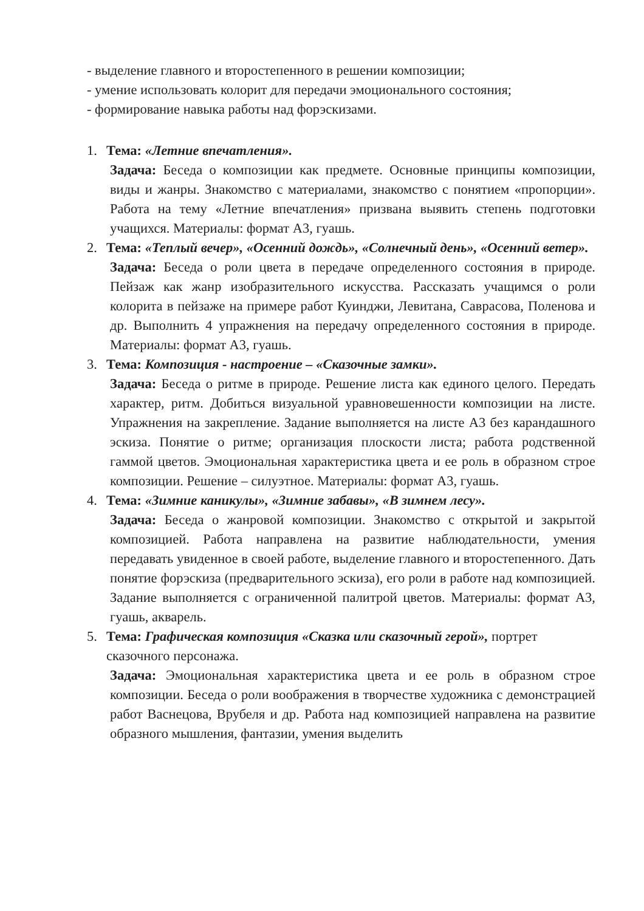- выделение главного и второстепенного в решении композиции;
- умение использовать колорит для передачи эмоционального состояния;
- формирование навыка работы над форэскизами.
1. Тема: «Летние впечатления».
Задача: Беседа о композиции как предмете. Основные принципы композиции, виды и жанры. Знакомство с материалами, знакомство с понятием «пропорции». Работа на тему «Летние впечатления» призвана выявить степень подготовки учащихся. Материалы: формат А3, гуашь.
2. Тема: «Теплый вечер», «Осенний дождь», «Солнечный день», «Осенний ветер».
Задача: Беседа о роли цвета в передаче определенного состояния в природе. Пейзаж как жанр изобразительного искусства. Рассказать учащимся о роли колорита в пейзаже на примере работ Куинджи, Левитана, Саврасова, Поленова и др. Выполнить 4 упражнения на передачу определенного состояния в природе. Материалы: формат А3, гуашь.
3. Тема: Композиция - настроение – «Сказочные замки».
Задача: Беседа о ритме в природе. Решение листа как единого целого. Передать характер, ритм. Добиться визуальной уравновешенности композиции на листе. Упражнения на закрепление. Задание выполняется на листе А3 без карандашного эскиза. Понятие о ритме; организация плоскости листа; работа родственной гаммой цветов. Эмоциональная характеристика цвета и ее роль в образном строе композиции. Решение – силуэтное. Материалы: формат А3, гуашь.
4. Тема: «Зимние каникулы», «Зимние забавы», «В зимнем лесу».
Задача: Беседа о жанровой композиции. Знакомство с открытой и закрытой композицией. Работа направлена на развитие наблюдательности, умения передавать увиденное в своей работе, выделение главного и второстепенного. Дать понятие форэскиза (предварительного эскиза), его роли в работе над композицией. Задание выполняется с ограниченной палитрой цветов. Материалы: формат А3, гуашь, акварель.
5. Тема: Графическая композиция «Сказка или сказочный герой», портрет сказочного персонажа.
Задача: Эмоциональная характеристика цвета и ее роль в образном строе композиции. Беседа о роли воображения в творчестве художника с демонстрацией работ Васнецова, Врубеля и др. Работа над композицией направлена на развитие образного мышления, фантазии, умения выделить